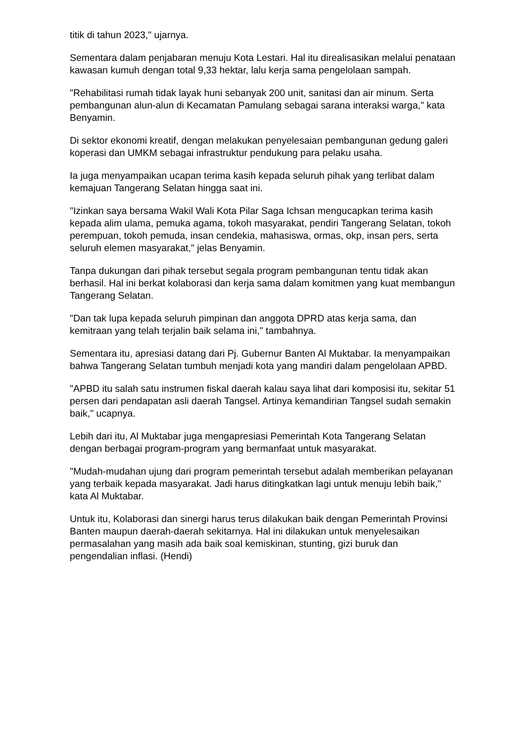titik di tahun 2023," ujarnya.
Sementara dalam penjabaran menuju Kota Lestari. Hal itu direalisasikan melalui penataan kawasan kumuh dengan total 9,33 hektar, lalu kerja sama pengelolaan sampah.
"Rehabilitasi rumah tidak layak huni sebanyak 200 unit, sanitasi dan air minum. Serta pembangunan alun-alun di Kecamatan Pamulang sebagai sarana interaksi warga," kata Benyamin.
Di sektor ekonomi kreatif, dengan melakukan penyelesaian pembangunan gedung galeri koperasi dan UMKM sebagai infrastruktur pendukung para pelaku usaha.
Ia juga menyampaikan ucapan terima kasih kepada seluruh pihak yang terlibat dalam kemajuan Tangerang Selatan hingga saat ini.
"Izinkan saya bersama Wakil Wali Kota Pilar Saga Ichsan mengucapkan terima kasih kepada alim ulama, pemuka agama, tokoh masyarakat, pendiri Tangerang Selatan, tokoh perempuan, tokoh pemuda, insan cendekia, mahasiswa, ormas, okp, insan pers, serta seluruh elemen masyarakat," jelas Benyamin.
Tanpa dukungan dari pihak tersebut segala program pembangunan tentu tidak akan berhasil. Hal ini berkat kolaborasi dan kerja sama dalam komitmen yang kuat membangun Tangerang Selatan.
"Dan tak lupa kepada seluruh pimpinan dan anggota DPRD atas kerja sama, dan kemitraan yang telah terjalin baik selama ini," tambahnya.
Sementara itu, apresiasi datang dari Pj. Gubernur Banten Al Muktabar. Ia menyampaikan bahwa Tangerang Selatan tumbuh menjadi kota yang mandiri dalam pengelolaan APBD.
"APBD itu salah satu instrumen fiskal daerah kalau saya lihat dari komposisi itu, sekitar 51 persen dari pendapatan asli daerah Tangsel. Artinya kemandirian Tangsel sudah semakin baik," ucapnya.
Lebih dari itu, Al Muktabar juga mengapresiasi Pemerintah Kota Tangerang Selatan dengan berbagai program-program yang bermanfaat untuk masyarakat.
"Mudah-mudahan ujung dari program pemerintah tersebut adalah memberikan pelayanan yang terbaik kepada masyarakat. Jadi harus ditingkatkan lagi untuk menuju lebih baik," kata Al Muktabar.
Untuk itu, Kolaborasi dan sinergi harus terus dilakukan baik dengan Pemerintah Provinsi Banten maupun daerah-daerah sekitarnya. Hal ini dilakukan untuk menyelesaikan permasalahan yang masih ada baik soal kemiskinan, stunting, gizi buruk dan pengendalian inflasi. (Hendi)